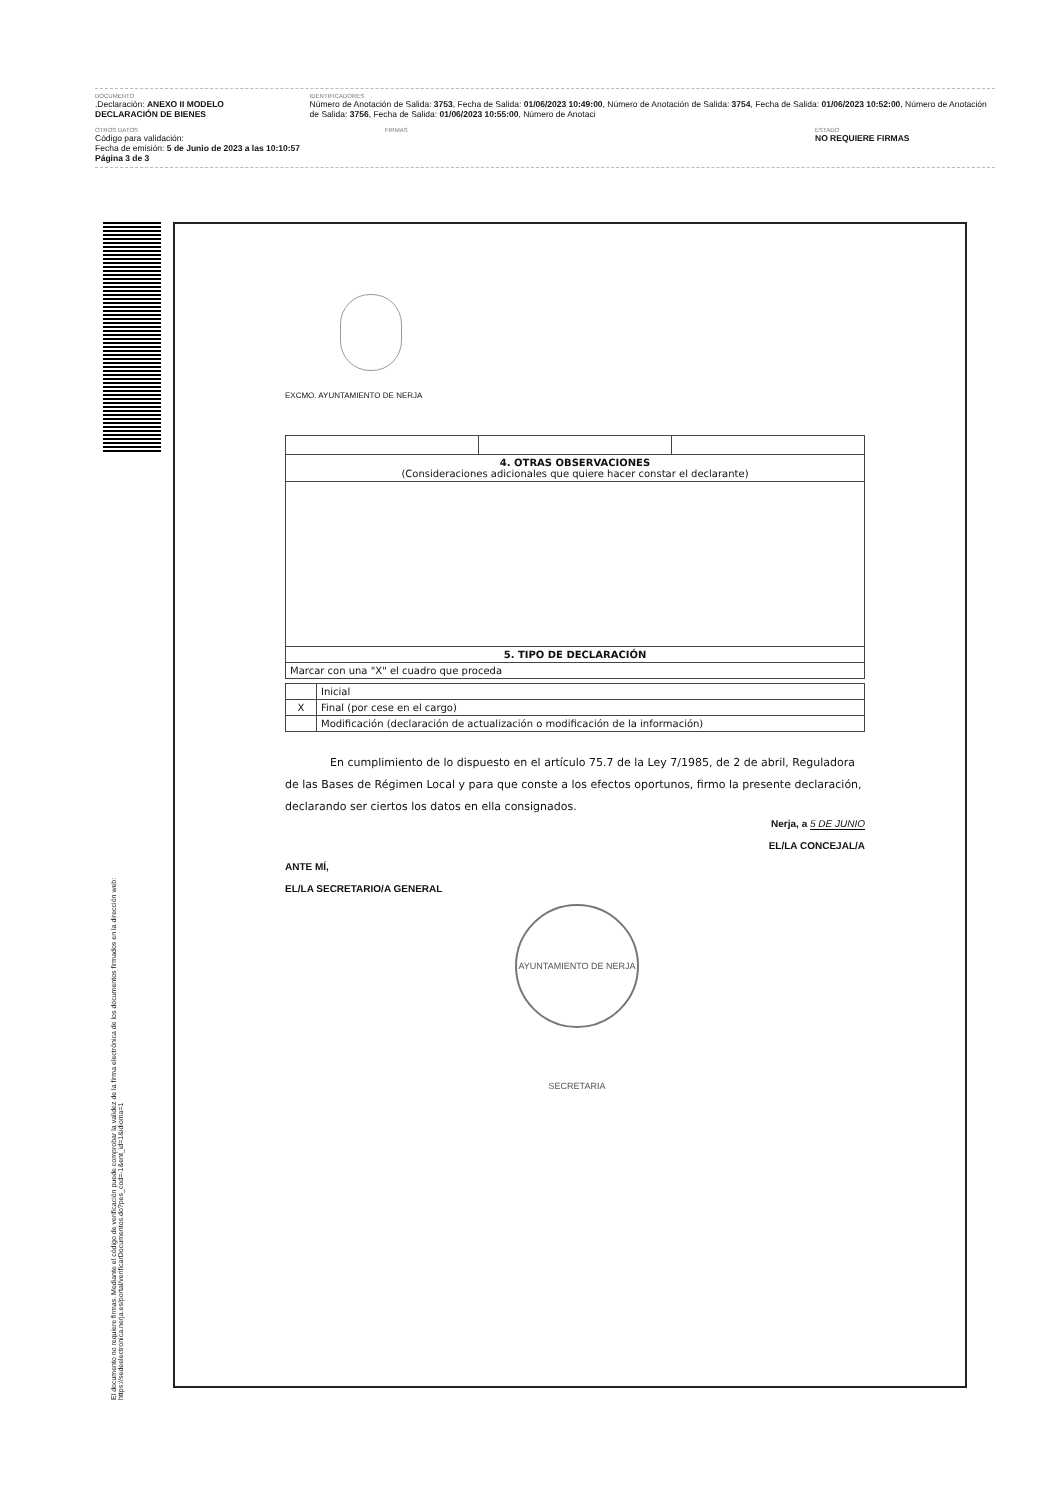DOCUMENTO
.Declaración: ANEXO II MODELO DECLARACIÓN DE BIENES
IDENTIFICADORES
Número de Anotación de Salida: 3753, Fecha de Salida: 01/06/2023 10:49:00, Número de Anotación de Salida: 3754, Fecha de Salida: 01/06/2023 10:52:00, Número de Anotación de Salida: 3756, Fecha de Salida: 01/06/2023 10:55:00, Número de Anotaci
OTROS DATOS
Código para validación:
Fecha de emisión: 5 de Junio de 2023 a las 10:10:57
Página 3 de 3
FIRMAS ESTADO
NO REQUIERE FIRMAS
EXCMO. AYUNTAMIENTO DE NERJA
| 4. OTRAS OBSERVACIONES (Consideraciones adicionales que quiere hacer constar el declarante) | | |
| --- | --- | --- |
| 5. TIPO DE DECLARACIÓN | | |
| Marcar con una "X" el cuadro que proceda | | |
| | Inicial |
| X | Final (por cese en el cargo) |
| | Modificación (declaración de actualización o modificación de la información) |
En cumplimiento de lo dispuesto en el artículo 75.7 de la Ley 7/1985, de 2 de abril, Reguladora de las Bases de Régimen Local y para que conste a los efectos oportunos, firmo la presente declaración, declarando ser ciertos los datos en ella consignados.
Nerja, a 5 DE JUNIO
EL/LA CONCEJAL/A
ANTE MÍ,
EL/LA SECRETARIO/A GENERAL
AYUNTAMIENTO DE NERJA SECRETARIA
El documento no requiere firmas. Mediante el código de verificación puede comprobar la validez de la firma electrónica de los documentos firmados en la dirección web: https://sedeelectronica.nerja.es/portal/verificarDocumentos.do?pes_cod=-1&ent_id=1&idioma=1